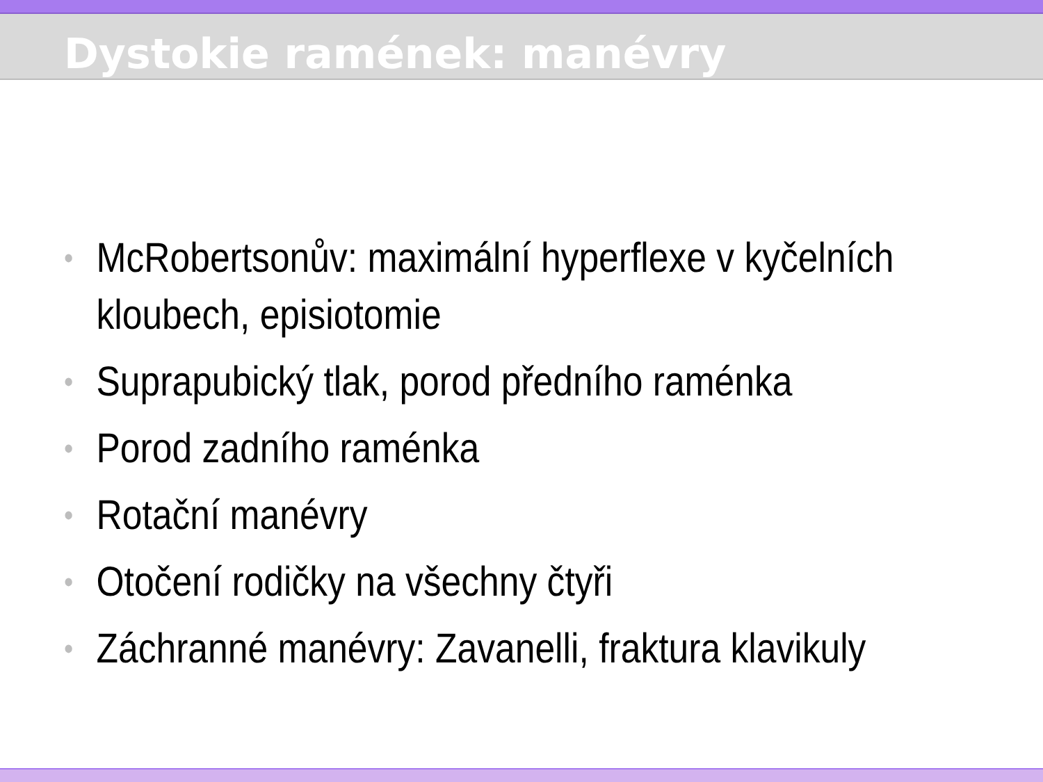Dystokie ramének: manévry
• McRobertsonův: maximální hyperflexe v kyčelních kloubech, episiotomie
• Suprapubický tlak, porod předního raménka
• Porod zadního raménka
• Rotační manévry
• Otočení rodičky na všechny čtyři
• Záchranné manévry: Zavanelli, fraktura klavikuly